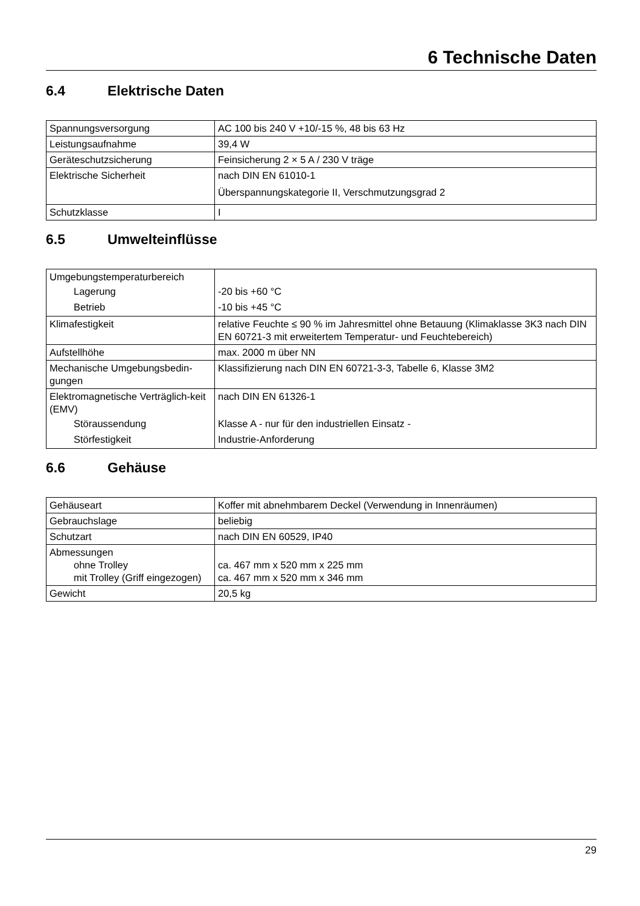6 Technische Daten
6.4 Elektrische Daten
| Spannungsversorgung | AC 100 bis 240 V +10/-15 %, 48 bis 63 Hz |
| Leistungsaufnahme | 39,4 W |
| Geräteschutzsicherung | Feinsicherung 2 × 5 A / 230 V träge |
| Elektrische Sicherheit | nach DIN EN 61010-1 Überspannungskategorie II, Verschmutzungsgrad 2 |
| Schutzklasse | I |
6.5 Umwelteinflüsse
| Umgebungstemperaturbereich Lagerung Betrieb | -20 bis +60 °C -10 bis +45 °C |
| Klimafestigkeit | relative Feuchte ≤ 90 % im Jahresmittel ohne Betauung (Klimaklasse 3K3 nach DIN EN 60721-3 mit erweitertem Temperatur- und Feuchtebereich) |
| Aufstellhöhe | max. 2000 m über NN |
| Mechanische Umgebungsbedin-gungen | Klassifizierung nach DIN EN 60721-3-3, Tabelle 6, Klasse 3M2 |
| Elektromagnetische Verträglich-keit (EMV) Störaussendung Störfestigkeit | nach DIN EN 61326-1 Klasse A - nur für den industriellen Einsatz - Industrie-Anforderung |
6.6 Gehäuse
| Gehäuseart | Koffer mit abnehmbarem Deckel (Verwendung in Innenräumen) |
| Gebrauchslage | beliebig |
| Schutzart | nach DIN EN 60529, IP40 |
| Abmessungen ohne Trolley mit Trolley (Griff eingezogen) | ca. 467 mm x 520 mm x 225 mm ca. 467 mm x 520 mm x 346 mm |
| Gewicht | 20,5 kg |
29